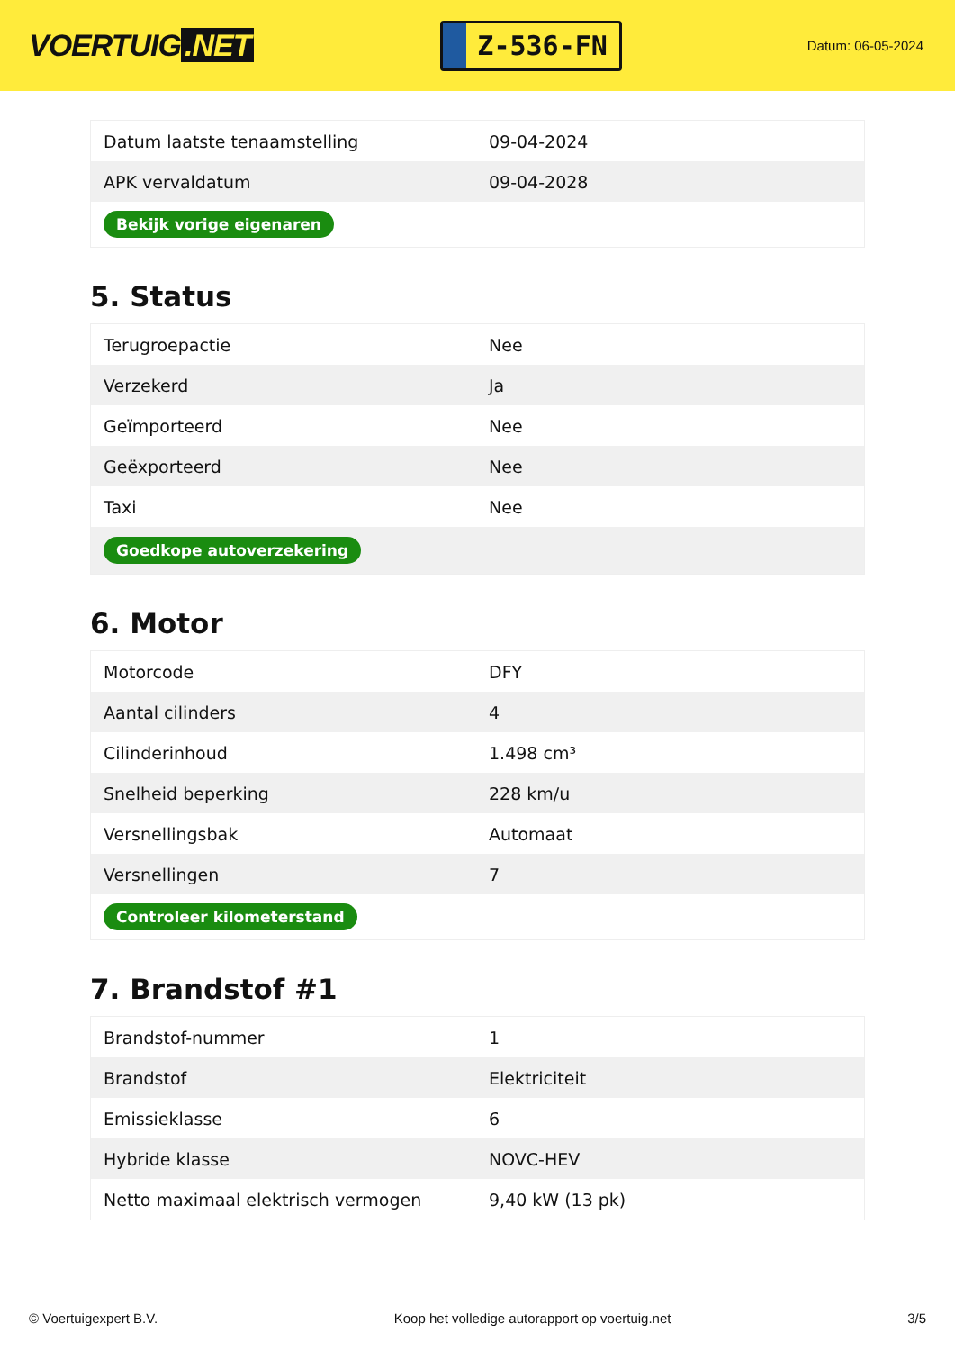VOERTUIG.NET
Z-536-FN
Datum: 06-05-2024
| Datum laatste tenaamstelling | 09-04-2024 |
| APK vervaldatum | 09-04-2028 |
| Bekijk vorige eigenaren | |
5. Status
| Terugroepactie | Nee |
| Verzekerd | Ja |
| Geïmporteerd | Nee |
| Geëxporteerd | Nee |
| Taxi | Nee |
| Goedkope autoverzekering | |
6. Motor
| Motorcode | DFY |
| Aantal cilinders | 4 |
| Cilinderinhoud | 1.498 cm³ |
| Snelheid beperking | 228 km/u |
| Versnellingsbak | Automaat |
| Versnellingen | 7 |
| Controleer kilometerstand | |
7. Brandstof #1
| Brandstof-nummer | 1 |
| Brandstof | Elektriciteit |
| Emissieklasse | 6 |
| Hybride klasse | NOVC-HEV |
| Netto maximaal elektrisch vermogen | 9,40 kW (13 pk) |
© Voertuigexpert B.V. Koop het volledige autorapport op voertuig.net 3/5